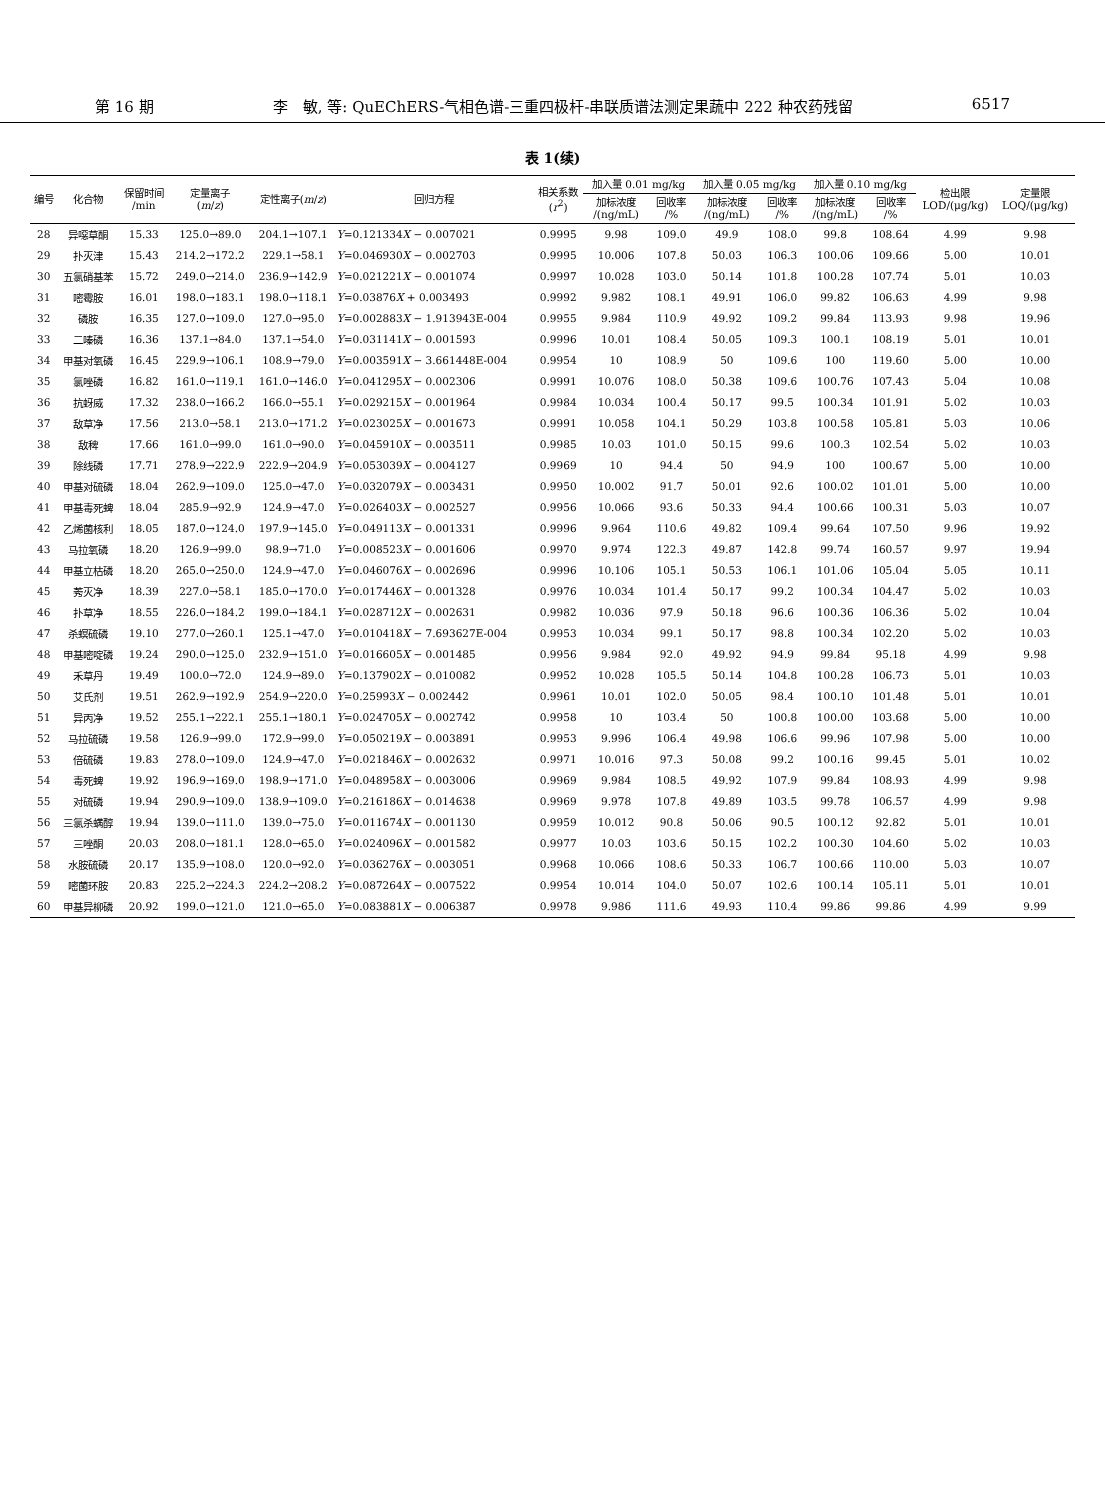第 16 期 李　敏, 等: QuEChERS-气相色谱-三重四极杆-串联质谱法测定果蔬中 222 种农药残留 6517
表 1(续)
| 编号 | 化合物 | 保留时间 /min | 定量离子 ( m / z ) | 定性离子( m / z ) | 回归方程 | 相关系数 ( r<sup>2</sup>) | 加入量 0.01 mg/kg | | 加入量 0.05 mg/kg | | 加入量 0.10 mg/kg | | 检出限 LOD/(μg/kg) | 定量限 LOQ/(μg/kg) |
| --- | --- | --- | --- | --- | --- | --- | --- | --- | --- | --- | --- | --- | --- | --- |
| | | | | | | | 加标浓度 /(ng/mL) | 回收率 /% | 加标浓度 /(ng/mL) | 回收率 /% | 加标浓度 /(ng/mL) | 回收率 /% | | |
| 28 | 异噁草酮 | 15.33 | 125.0→89.0 | 204.1→107.1 | Y =0.121334 X − 0.007021 | 0.9995 | 9.98 | 109.0 | 49.9 | 108.0 | 99.8 | 108.64 | 4.99 | 9.98 |
| 29 | 扑灭津 | 15.43 | 214.2→172.2 | 229.1→58.1 | Y =0.046930 X − 0.002703 | 0.9995 | 10.006 | 107.8 | 50.03 | 106.3 | 100.06 | 109.66 | 5.00 | 10.01 |
| 30 | 五氯硝基苯 | 15.72 | 249.0→214.0 | 236.9→142.9 | Y =0.021221 X − 0.001074 | 0.9997 | 10.028 | 103.0 | 50.14 | 101.8 | 100.28 | 107.74 | 5.01 | 10.03 |
| 31 | 嘧霉胺 | 16.01 | 198.0→183.1 | 198.0→118.1 | Y =0.03876 X + 0.003493 | 0.9992 | 9.982 | 108.1 | 49.91 | 106.0 | 99.82 | 106.63 | 4.99 | 9.98 |
| 32 | 磷胺 | 16.35 | 127.0→109.0 | 127.0→95.0 | Y =0.002883 X − 1.913943E-004 | 0.9955 | 9.984 | 110.9 | 49.92 | 109.2 | 99.84 | 113.93 | 9.98 | 19.96 |
| 33 | 二嗪磷 | 16.36 | 137.1→84.0 | 137.1→54.0 | Y =0.031141 X − 0.001593 | 0.9996 | 10.01 | 108.4 | 50.05 | 109.3 | 100.1 | 108.19 | 5.01 | 10.01 |
| 34 | 甲基对氧磷 | 16.45 | 229.9→106.1 | 108.9→79.0 | Y =0.003591 X − 3.661448E-004 | 0.9954 | 10 | 108.9 | 50 | 109.6 | 100 | 119.60 | 5.00 | 10.00 |
| 35 | 氯唑磷 | 16.82 | 161.0→119.1 | 161.0→146.0 | Y =0.041295 X − 0.002306 | 0.9991 | 10.076 | 108.0 | 50.38 | 109.6 | 100.76 | 107.43 | 5.04 | 10.08 |
| 36 | 抗蚜威 | 17.32 | 238.0→166.2 | 166.0→55.1 | Y =0.029215 X − 0.001964 | 0.9984 | 10.034 | 100.4 | 50.17 | 99.5 | 100.34 | 101.91 | 5.02 | 10.03 |
| 37 | 敌草净 | 17.56 | 213.0→58.1 | 213.0→171.2 | Y =0.023025 X − 0.001673 | 0.9991 | 10.058 | 104.1 | 50.29 | 103.8 | 100.58 | 105.81 | 5.03 | 10.06 |
| 38 | 敌稗 | 17.66 | 161.0→99.0 | 161.0→90.0 | Y =0.045910 X − 0.003511 | 0.9985 | 10.03 | 101.0 | 50.15 | 99.6 | 100.3 | 102.54 | 5.02 | 10.03 |
| 39 | 除线磷 | 17.71 | 278.9→222.9 | 222.9→204.9 | Y =0.053039 X − 0.004127 | 0.9969 | 10 | 94.4 | 50 | 94.9 | 100 | 100.67 | 5.00 | 10.00 |
| 40 | 甲基对硫磷 | 18.04 | 262.9→109.0 | 125.0→47.0 | Y =0.032079 X − 0.003431 | 0.9950 | 10.002 | 91.7 | 50.01 | 92.6 | 100.02 | 101.01 | 5.00 | 10.00 |
| 41 | 甲基毒死蜱 | 18.04 | 285.9→92.9 | 124.9→47.0 | Y =0.026403 X − 0.002527 | 0.9956 | 10.066 | 93.6 | 50.33 | 94.4 | 100.66 | 100.31 | 5.03 | 10.07 |
| 42 | 乙烯菌核利 | 18.05 | 187.0→124.0 | 197.9→145.0 | Y =0.049113 X − 0.001331 | 0.9996 | 9.964 | 110.6 | 49.82 | 109.4 | 99.64 | 107.50 | 9.96 | 19.92 |
| 43 | 马拉氧磷 | 18.20 | 126.9→99.0 | 98.9→71.0 | Y =0.008523 X − 0.001606 | 0.9970 | 9.974 | 122.3 | 49.87 | 142.8 | 99.74 | 160.57 | 9.97 | 19.94 |
| 44 | 甲基立枯磷 | 18.20 | 265.0→250.0 | 124.9→47.0 | Y =0.046076 X − 0.002696 | 0.9996 | 10.106 | 105.1 | 50.53 | 106.1 | 101.06 | 105.04 | 5.05 | 10.11 |
| 45 | 莠灭净 | 18.39 | 227.0→58.1 | 185.0→170.0 | Y =0.017446 X − 0.001328 | 0.9976 | 10.034 | 101.4 | 50.17 | 99.2 | 100.34 | 104.47 | 5.02 | 10.03 |
| 46 | 扑草净 | 18.55 | 226.0→184.2 | 199.0→184.1 | Y =0.028712 X − 0.002631 | 0.9982 | 10.036 | 97.9 | 50.18 | 96.6 | 100.36 | 106.36 | 5.02 | 10.04 |
| 47 | 杀螟硫磷 | 19.10 | 277.0→260.1 | 125.1→47.0 | Y =0.010418 X − 7.693627E-004 | 0.9953 | 10.034 | 99.1 | 50.17 | 98.8 | 100.34 | 102.20 | 5.02 | 10.03 |
| 48 | 甲基嘧啶磷 | 19.24 | 290.0→125.0 | 232.9→151.0 | Y =0.016605 X − 0.001485 | 0.9956 | 9.984 | 92.0 | 49.92 | 94.9 | 99.84 | 95.18 | 4.99 | 9.98 |
| 49 | 禾草丹 | 19.49 | 100.0→72.0 | 124.9→89.0 | Y =0.137902 X − 0.010082 | 0.9952 | 10.028 | 105.5 | 50.14 | 104.8 | 100.28 | 106.73 | 5.01 | 10.03 |
| 50 | 艾氏剂 | 19.51 | 262.9→192.9 | 254.9→220.0 | Y =0.25993 X − 0.002442 | 0.9961 | 10.01 | 102.0 | 50.05 | 98.4 | 100.10 | 101.48 | 5.01 | 10.01 |
| 51 | 异丙净 | 19.52 | 255.1→222.1 | 255.1→180.1 | Y =0.024705 X − 0.002742 | 0.9958 | 10 | 103.4 | 50 | 100.8 | 100.00 | 103.68 | 5.00 | 10.00 |
| 52 | 马拉硫磷 | 19.58 | 126.9→99.0 | 172.9→99.0 | Y =0.050219 X − 0.003891 | 0.9953 | 9.996 | 106.4 | 49.98 | 106.6 | 99.96 | 107.98 | 5.00 | 10.00 |
| 53 | 倍硫磷 | 19.83 | 278.0→109.0 | 124.9→47.0 | Y =0.021846 X − 0.002632 | 0.9971 | 10.016 | 97.3 | 50.08 | 99.2 | 100.16 | 99.45 | 5.01 | 10.02 |
| 54 | 毒死蜱 | 19.92 | 196.9→169.0 | 198.9→171.0 | Y =0.048958 X − 0.003006 | 0.9969 | 9.984 | 108.5 | 49.92 | 107.9 | 99.84 | 108.93 | 4.99 | 9.98 |
| 55 | 对硫磷 | 19.94 | 290.9→109.0 | 138.9→109.0 | Y =0.216186 X − 0.014638 | 0.9969 | 9.978 | 107.8 | 49.89 | 103.5 | 99.78 | 106.57 | 4.99 | 9.98 |
| 56 | 三氯杀螨醇 | 19.94 | 139.0→111.0 | 139.0→75.0 | Y =0.011674 X − 0.001130 | 0.9959 | 10.012 | 90.8 | 50.06 | 90.5 | 100.12 | 92.82 | 5.01 | 10.01 |
| 57 | 三唑酮 | 20.03 | 208.0→181.1 | 128.0→65.0 | Y =0.024096 X − 0.001582 | 0.9977 | 10.03 | 103.6 | 50.15 | 102.2 | 100.30 | 104.60 | 5.02 | 10.03 |
| 58 | 水胺硫磷 | 20.17 | 135.9→108.0 | 120.0→92.0 | Y =0.036276 X − 0.003051 | 0.9968 | 10.066 | 108.6 | 50.33 | 106.7 | 100.66 | 110.00 | 5.03 | 10.07 |
| 59 | 嘧菌环胺 | 20.83 | 225.2→224.3 | 224.2→208.2 | Y =0.087264 X − 0.007522 | 0.9954 | 10.014 | 104.0 | 50.07 | 102.6 | 100.14 | 105.11 | 5.01 | 10.01 |
| 60 | 甲基异柳磷 | 20.92 | 199.0→121.0 | 121.0→65.0 | Y =0.083881 X − 0.006387 | 0.9978 | 9.986 | 111.6 | 49.93 | 110.4 | 99.86 | 99.86 | 4.99 | 9.99 |